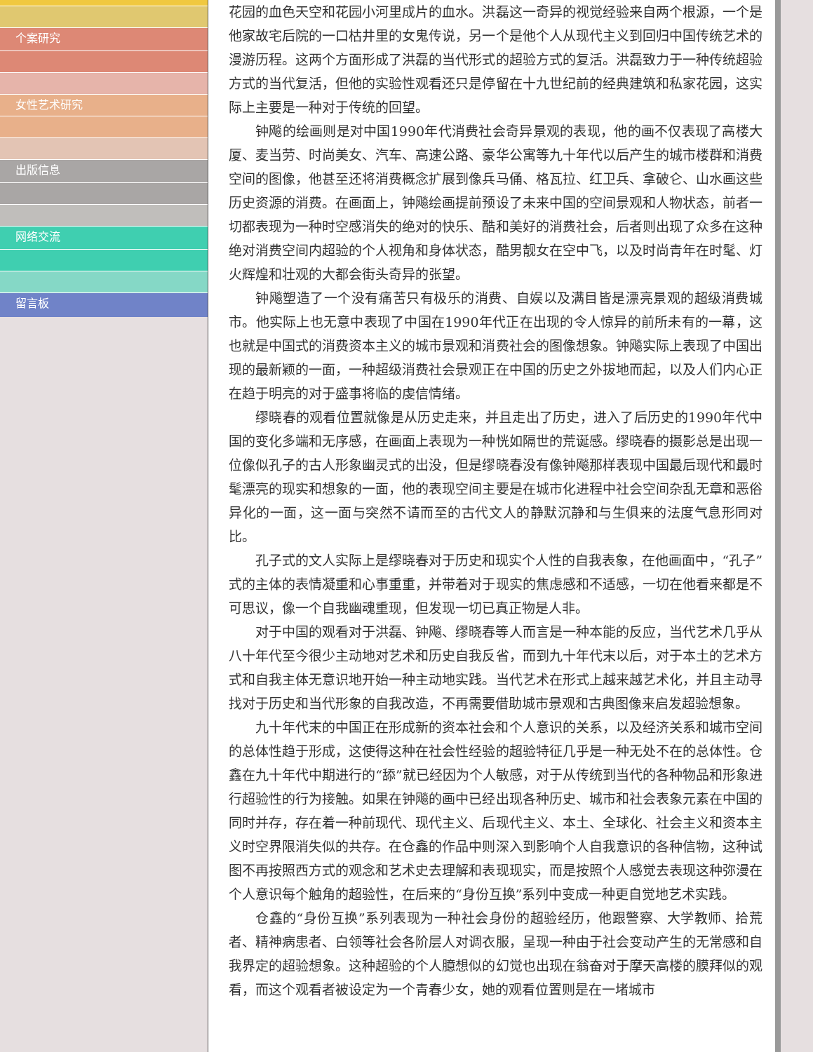个案研究
女性艺术研究
出版信息
网络交流
留言板
花园的血色天空和花园小河里成片的血水。洪磊这一奇异的视觉经验来自两个根源，一个是他家故宅后院的一口枯井里的女鬼传说，另一个是他个人从现代主义到回归中国传统艺术的漫游历程。这两个方面形成了洪磊的当代形式的超验方式的复活。洪磊致力于一种传统超验方式的当代复活，但他的实验性观看还只是停留在十九世纪前的经典建筑和私家花园，这实际上主要是一种对于传统的回望。
钟飚的绘画则是对中国1990年代消费社会奇异景观的表现，他的画不仅表现了高楼大厦、麦当劳、时尚美女、汽车、高速公路、豪华公寓等九十年代以后产生的城市楼群和消费空间的图像，他甚至还将消费概念扩展到像兵马俑、格瓦拉、红卫兵、拿破仑、山水画这些历史资源的消费。在画面上，钟飚绘画提前预设了未来中国的空间景观和人物状态，前者一切都表现为一种时空感消失的绝对的快乐、酷和美好的消费社会，后者则出现了众多在这种绝对消费空间内超验的个人视角和身体状态，酷男靓女在空中飞，以及时尚青年在时髦、灯火辉煌和壮观的大都会街头奇异的张望。
钟飚塑造了一个没有痛苦只有极乐的消费、自娱以及满目皆是漂亮景观的超级消费城市。他实际上也无意中表现了中国在1990年代正在出现的令人惊异的前所未有的一幕，这也就是中国式的消费资本主义的城市景观和消费社会的图像想象。钟飚实际上表现了中国出现的最新颖的一面，一种超级消费社会景观正在中国的历史之外拔地而起，以及人们内心正在趋于明亮的对于盛事将临的虔信情绪。
缪晓春的观看位置就像是从历史走来，并且走出了历史，进入了后历史的1990年代中国的变化多端和无序感，在画面上表现为一种恍如隔世的荒诞感。缪晓春的摄影总是出现一位像似孔子的古人形象幽灵式的出没，但是缪晓春没有像钟飚那样表现中国最后现代和最时髦漂亮的现实和想象的一面，他的表现空间主要是在城市化进程中社会空间杂乱无章和恶俗异化的一面，这一面与突然不请而至的古代文人的静默沉静和与生俱来的法度气息形同对比。
孔子式的文人实际上是缪晓春对于历史和现实个人性的自我表象，在他画面中，“孔子”式的主体的表情凝重和心事重重，并带着对于现实的焦虑感和不适感，一切在他看来都是不可思议，像一个自我幽魂重现，但发现一切已真正物是人非。
对于中国的观看对于洪磊、钟飚、缪晓春等人而言是一种本能的反应，当代艺术几乎从八十年代至今很少主动地对艺术和历史自我反省，而到九十年代末以后，对于本土的艺术方式和自我主体无意识地开始一种主动地实践。当代艺术在形式上越来越艺术化，并且主动寻找对于历史和当代形象的自我改造，不再需要借助城市景观和古典图像来启发超验想象。
九十年代末的中国正在形成新的资本社会和个人意识的关系，以及经济关系和城市空间的总体性趋于形成，这使得这种在社会性经验的超验特征几乎是一种无处不在的总体性。仓鑫在九十年代中期进行的“舔”就已经因为个人敏感，对于从传统到当代的各种物品和形象进行超验性的行为接触。如果在钟飚的画中已经出现各种历史、城市和社会表象元素在中国的同时并存，存在着一种前现代、现代主义、后现代主义、本土、全球化、社会主义和资本主义时空界限消失似的共存。在仓鑫的作品中则深入到影响个人自我意识的各种信物，这种试图不再按照西方式的观念和艺术史去理解和表现现实，而是按照个人感觉去表现这种弥漫在个人意识每个触角的超验性，在后来的“身份互换”系列中变成一种更自觉地艺术实践。
仓鑫的“身份互换”系列表现为一种社会身份的超验经历，他跟警察、大学教师、拾荒者、精神病患者、白领等社会各阶层人对调衣服，呈现一种由于社会变动产生的无常感和自我界定的超验想象。这种超验的个人臆想似的幻觉也出现在翁奋对于摩天高楼的膜拜似的观看，而这个观看者被设定为一个青春少女，她的观看位置则是在一堵城市